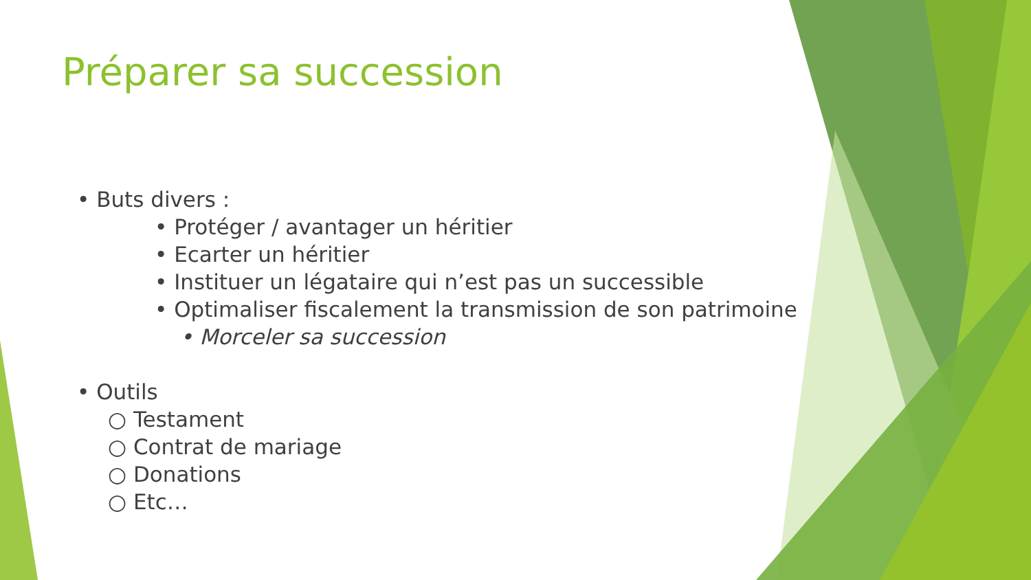Préparer sa succession
• Buts divers :
• Protéger / avantager un héritier
• Ecarter un héritier
• Instituer un légataire qui n’est pas un successible
• Optimaliser fiscalement la transmission de son patrimoine
• Morceler sa succession
• Outils
○ Testament
○ Contrat de mariage
○ Donations
○ Etc…